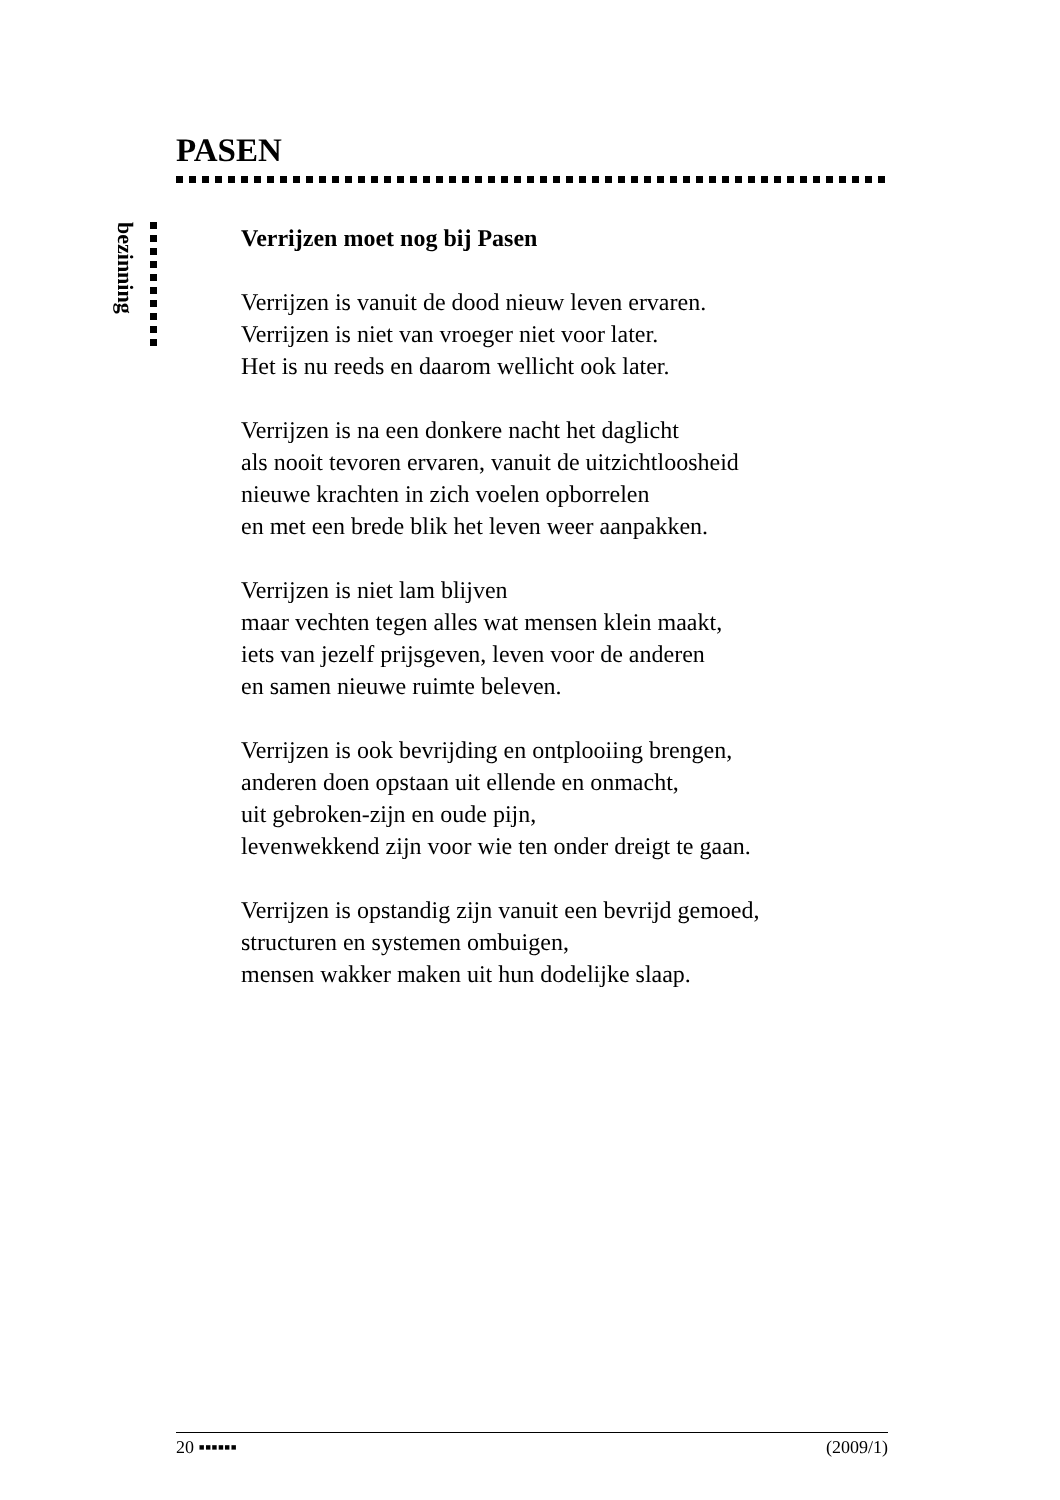PASEN
bezinning
Verrijzen moet nog bij Pasen
Verrijzen is vanuit de dood nieuw leven ervaren.
Verrijzen is niet van vroeger niet voor later.
Het is nu reeds en daarom wellicht ook later.
Verrijzen is na een donkere nacht het daglicht
als nooit tevoren ervaren, vanuit de uitzichtloosheid
nieuwe krachten in zich voelen opborrelen
en met een brede blik het leven weer aanpakken.
Verrijzen is niet lam blijven
maar vechten tegen alles wat mensen klein maakt,
iets van jezelf prijsgeven, leven voor de anderen
en samen nieuwe ruimte beleven.
Verrijzen is ook bevrijding en ontplooiing brengen,
anderen doen opstaan uit ellende en onmacht,
uit gebroken-zijn en oude pijn,
levenwekkend zijn voor wie ten onder dreigt te gaan.
Verrijzen is opstandig zijn vanuit een bevrijd gemoed,
structuren en systemen ombuigen,
mensen wakker maken uit hun dodelijke slaap.
20 ▪▪▪▪▪▪ (2009/1)